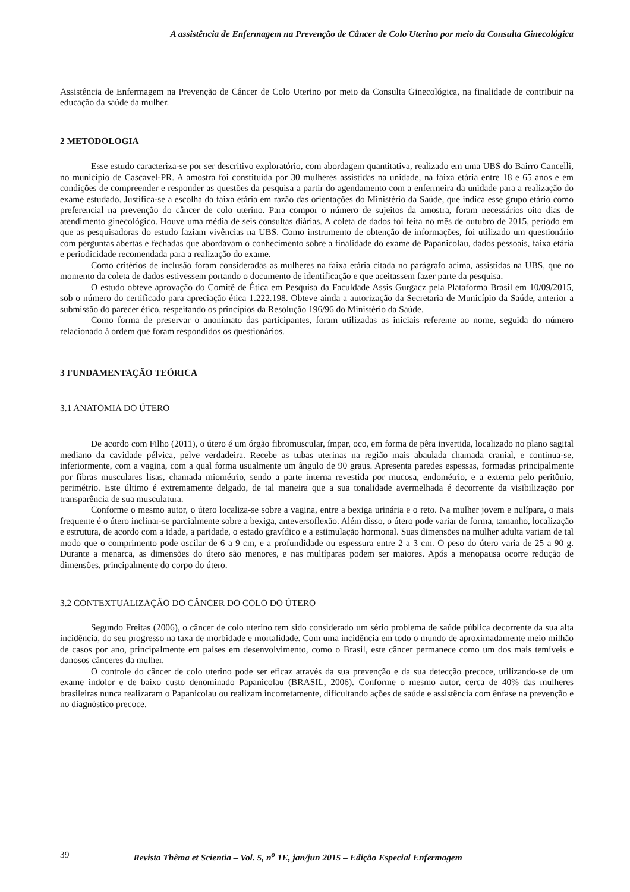A assistência de Enfermagem na Prevenção de Câncer de Colo Uterino por meio da Consulta Ginecológica
Assistência de Enfermagem na Prevenção de Câncer de Colo Uterino por meio da Consulta Ginecológica, na finalidade de contribuir na educação da saúde da mulher.
2 METODOLOGIA
Esse estudo caracteriza-se por ser descritivo exploratório, com abordagem quantitativa, realizado em uma UBS do Bairro Cancelli, no município de Cascavel-PR. A amostra foi constituída por 30 mulheres assistidas na unidade, na faixa etária entre 18 e 65 anos e em condições de compreender e responder as questões da pesquisa a partir do agendamento com a enfermeira da unidade para a realização do exame estudado. Justifica-se a escolha da faixa etária em razão das orientações do Ministério da Saúde, que indica esse grupo etário como preferencial na prevenção do câncer de colo uterino. Para compor o número de sujeitos da amostra, foram necessários oito dias de atendimento ginecológico. Houve uma média de seis consultas diárias. A coleta de dados foi feita no mês de outubro de 2015, período em que as pesquisadoras do estudo faziam vivências na UBS. Como instrumento de obtenção de informações, foi utilizado um questionário com perguntas abertas e fechadas que abordavam o conhecimento sobre a finalidade do exame de Papanicolau, dados pessoais, faixa etária e periodicidade recomendada para a realização do exame.
Como critérios de inclusão foram consideradas as mulheres na faixa etária citada no parágrafo acima, assistidas na UBS, que no momento da coleta de dados estivessem portando o documento de identificação e que aceitassem fazer parte da pesquisa.
O estudo obteve aprovação do Comitê de Ética em Pesquisa da Faculdade Assis Gurgacz pela Plataforma Brasil em 10/09/2015, sob o número do certificado para apreciação ética 1.222.198. Obteve ainda a autorização da Secretaria de Município da Saúde, anterior a submissão do parecer ético, respeitando os princípios da Resolução 196/96 do Ministério da Saúde.
Como forma de preservar o anonimato das participantes, foram utilizadas as iniciais referente ao nome, seguida do número relacionado à ordem que foram respondidos os questionários.
3 FUNDAMENTAÇÃO TEÓRICA
3.1 ANATOMIA DO ÚTERO
De acordo com Filho (2011), o útero é um órgão fibromuscular, ímpar, oco, em forma de pêra invertida, localizado no plano sagital mediano da cavidade pélvica, pelve verdadeira. Recebe as tubas uterinas na região mais abaulada chamada cranial, e continua-se, inferiormente, com a vagina, com a qual forma usualmente um ângulo de 90 graus. Apresenta paredes espessas, formadas principalmente por fibras musculares lisas, chamada miométrio, sendo a parte interna revestida por mucosa, endométrio, e a externa pelo peritônio, perimétrio. Este último é extremamente delgado, de tal maneira que a sua tonalidade avermelhada é decorrente da visibilização por transparência de sua musculatura.
Conforme o mesmo autor, o útero localiza-se sobre a vagina, entre a bexiga urinária e o reto. Na mulher jovem e nulípara, o mais frequente é o útero inclinar-se parcialmente sobre a bexiga, anteversoflexão. Além disso, o útero pode variar de forma, tamanho, localização e estrutura, de acordo com a idade, a paridade, o estado gravídico e a estimulação hormonal. Suas dimensões na mulher adulta variam de tal modo que o comprimento pode oscilar de 6 a 9 cm, e a profundidade ou espessura entre 2 a 3 cm. O peso do útero varia de 25 a 90 g. Durante a menarca, as dimensões do útero são menores, e nas multíparas podem ser maiores. Após a menopausa ocorre redução de dimensões, principalmente do corpo do útero.
3.2 CONTEXTUALIZAÇÃO DO CÂNCER DO COLO DO ÚTERO
Segundo Freitas (2006), o câncer de colo uterino tem sido considerado um sério problema de saúde pública decorrente da sua alta incidência, do seu progresso na taxa de morbidade e mortalidade. Com uma incidência em todo o mundo de aproximadamente meio milhão de casos por ano, principalmente em países em desenvolvimento, como o Brasil, este câncer permanece como um dos mais temíveis e danosos cânceres da mulher.
O controle do câncer de colo uterino pode ser eficaz através da sua prevenção e da sua detecção precoce, utilizando-se de um exame indolor e de baixo custo denominado Papanicolau (BRASIL, 2006). Conforme o mesmo autor, cerca de 40% das mulheres brasileiras nunca realizaram o Papanicolau ou realizam incorretamente, dificultando ações de saúde e assistência com ênfase na prevenção e no diagnóstico precoce.
39 Revista Thêma et Scientia – Vol. 5, n<sup>o</sup> 1E, jan/jun 2015 – Edição Especial Enfermagem